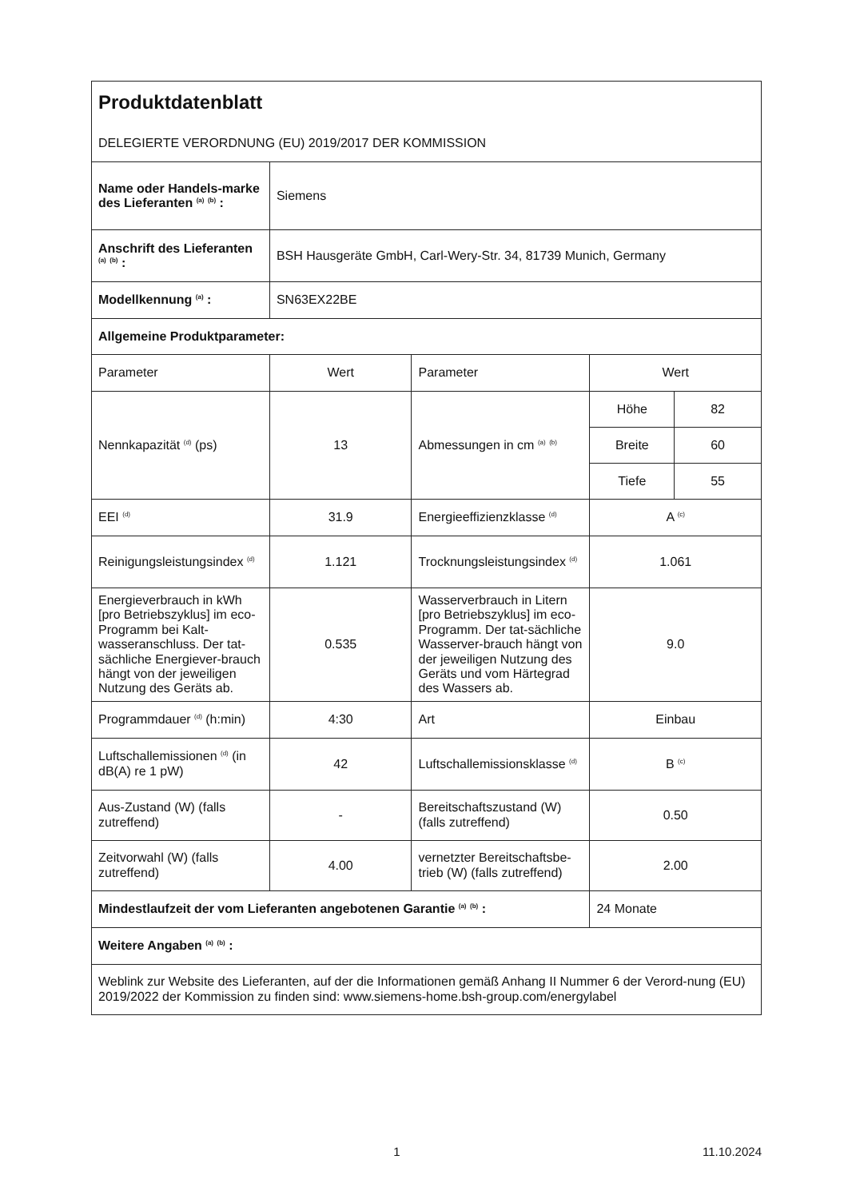| Produktdatenblatt DELEGIERTE VERORDNUNG (EU) 2019/2017 DER KOMMISSION | | | | |
| Name oder Handels-marke des Lieferanten <sup>(a)</sup> <sup>(b)</sup> : | Siemens | | | |
| Anschrift des Lieferanten <sup>(a)</sup> <sup>(b)</sup> : | BSH Hausgeräte GmbH, Carl-Wery-Str. 34, 81739 Munich, Germany | | | |
| Modellkennung <sup>(a)</sup> : | SN63EX22BE | | | |
| Allgemeine Produktparameter: | | | | |
| Parameter | Wert | Parameter | Wert | |
| Nennkapazität <sup>(d)</sup> (ps) | 13 | Abmessungen in cm <sup>(a)</sup> <sup>(b)</sup> | Höhe | 82 |
| | | | Breite | 60 |
| | | | Tiefe | 55 |
| EEI <sup>(d)</sup> | 31.9 | Energieeffizienzklasse <sup>(d)</sup> | A <sup>(c)</sup> | |
| Reinigungsleistungsindex <sup>(d)</sup> | 1.121 | Trocknungsleistungsindex <sup>(d)</sup> | 1.061 | |
| Energieverbrauch in kWh [pro Betriebszyklus] im eco-Programm bei Kalt-wasseranschluss. Der tat-sächliche Energiever-brauch hängt von der jeweiligen Nutzung des Geräts ab. | 0.535 | Wasserverbrauch in Litern [pro Betriebszyklus] im eco-Programm. Der tat-sächliche Wasserver-brauch hängt von der jeweiligen Nutzung des Geräts und vom Härtegrad des Wassers ab. | 9.0 | |
| Programmdauer <sup>(d)</sup> (h:min) | 4:30 | Art | Einbau | |
| Luftschallemissionen <sup>(d)</sup> (in dB(A) re 1 pW) | 42 | Luftschallemissionsklasse <sup>(d)</sup> | B <sup>(c)</sup> | |
| Aus-Zustand (W) (falls zutreffend) | - | Bereitschaftszustand (W) (falls zutreffend) | 0.50 | |
| Zeitvorwahl (W) (falls zutreffend) | 4.00 | vernetzter Bereitschaftsbe-trieb (W) (falls zutreffend) | 2.00 | |
| Mindestlaufzeit der vom Lieferanten angebotenen Garantie <sup>(a)</sup> <sup>(b)</sup> : | | | 24 Monate | |
| Weitere Angaben <sup>(a)</sup> <sup>(b)</sup> : | | | | |
| Weblink zur Website des Lieferanten, auf der die Informationen gemäß Anhang II Nummer 6 der Verord-nung (EU) 2019/2022 der Kommission zu finden sind: www.siemens-home.bsh-group.com/energylabel | | | | |
1 11.10.2024